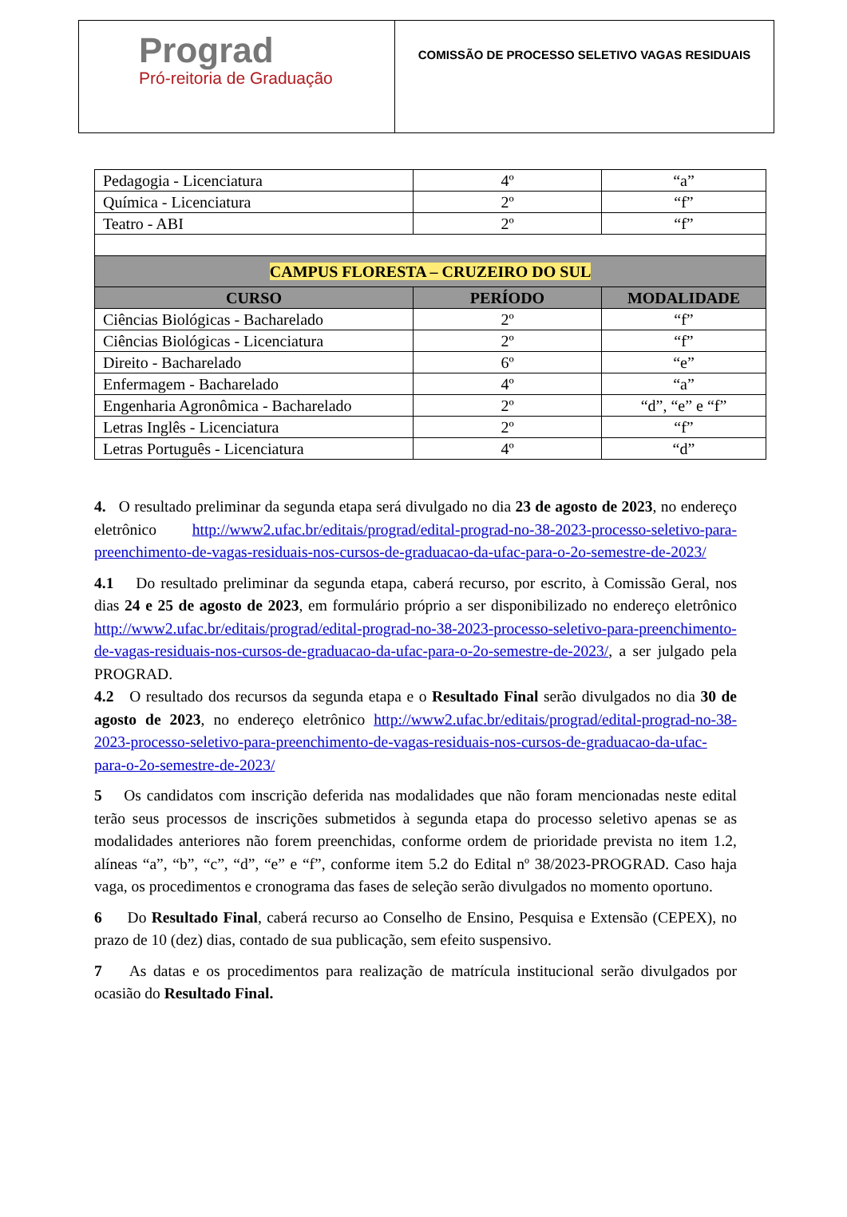Prograd
Pró-reitoria de Graduação
COMISSÃO DE PROCESSO SELETIVO VAGAS RESIDUAIS
| Pedagogia - Licenciatura | 4º | “a” |
| Química - Licenciatura | 2º | “f” |
| Teatro - ABI | 2º | “f” |
| CAMPUS FLORESTA – CRUZEIRO DO SUL | | |
| CURSO | PERÍODO | MODALIDADE |
| Ciências Biológicas - Bacharelado | 2º | “f” |
| Ciências Biológicas - Licenciatura | 2º | “f” |
| Direito - Bacharelado | 6º | “e” |
| Enfermagem - Bacharelado | 4º | “a” |
| Engenharia Agronômica - Bacharelado | 2º | “d”, “e” e “f” |
| Letras Inglês - Licenciatura | 2º | “f” |
| Letras Português - Licenciatura | 4º | “d” |
4. O resultado preliminar da segunda etapa será divulgado no dia 23 de agosto de 2023, no endereço eletrônico http://www2.ufac.br/editais/prograd/edital-prograd-no-38-2023-processo-seletivo-para-preenchimento-de-vagas-residuais-nos-cursos-de-graduacao-da-ufac-para-o-2o-semestre-de-2023/
4.1 Do resultado preliminar da segunda etapa, caberá recurso, por escrito, à Comissão Geral, nos dias 24 e 25 de agosto de 2023, em formulário próprio a ser disponibilizado no endereço eletrônico http://www2.ufac.br/editais/prograd/edital-prograd-no-38-2023-processo-seletivo-para-preenchimento-de-vagas-residuais-nos-cursos-de-graduacao-da-ufac-para-o-2o-semestre-de-2023/, a ser julgado pela PROGRAD.
4.2 O resultado dos recursos da segunda etapa e o Resultado Final serão divulgados no dia 30 de agosto de 2023, no endereço eletrônico http://www2.ufac.br/editais/prograd/edital-prograd-no-38-2023-processo-seletivo-para-preenchimento-de-vagas-residuais-nos-cursos-de-graduacao-da-ufac-para-o-2o-semestre-de-2023/
5 Os candidatos com inscrição deferida nas modalidades que não foram mencionadas neste edital terão seus processos de inscrições submetidos à segunda etapa do processo seletivo apenas se as modalidades anteriores não forem preenchidas, conforme ordem de prioridade prevista no item 1.2, alíneas “a”, “b”, “c”, “d”, “e” e “f”, conforme item 5.2 do Edital nº 38/2023-PROGRAD. Caso haja vaga, os procedimentos e cronograma das fases de seleção serão divulgados no momento oportuno.
6 Do Resultado Final, caberá recurso ao Conselho de Ensino, Pesquisa e Extensão (CEPEX), no prazo de 10 (dez) dias, contado de sua publicação, sem efeito suspensivo.
7 As datas e os procedimentos para realização de matrícula institucional serão divulgados por ocasião do Resultado Final.